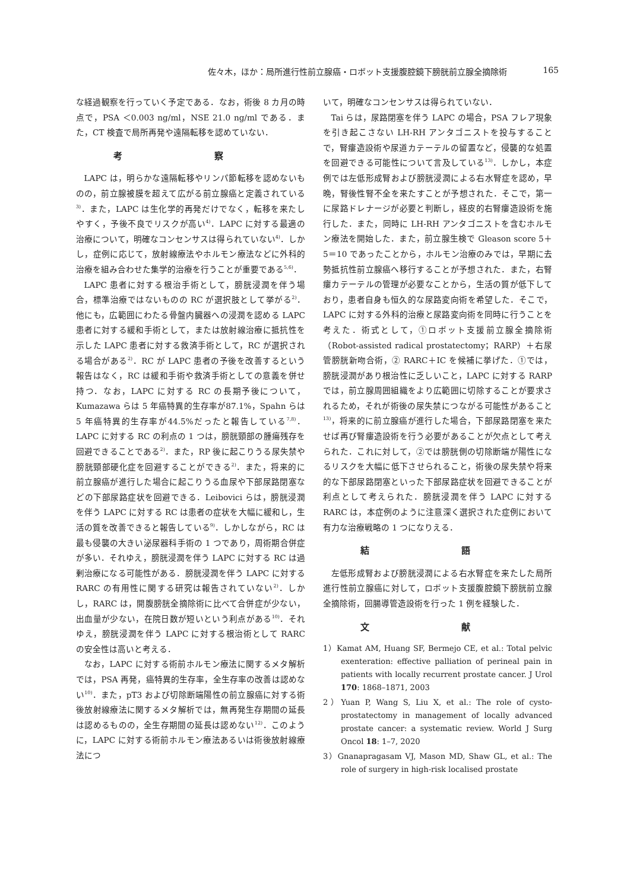佐々木，ほか：局所進行性前立腺癌・ロボット支援腹腔鏡下膀胱前立腺全摘除術 165
な経過観察を行っていく予定である．なお，術後 8 カ月の時点で，PSA ＜0.003 ng/ml，NSE 21.0 ng/ml である．また，CT 検査で局所再発や遠隔転移を認めていない．
考 察
LAPC は，明らかな遠隔転移やリンパ節転移を認めないものの，前立腺被膜を超えて広がる前立腺癌と定義されている<sup>3)</sup>．また，LAPC は生化学的再発だけでなく，転移を来たしやすく，予後不良でリスクが高い<sup>4)</sup>．LAPC に対する最適の治療について，明確なコンセンサスは得られていない<sup>4)</sup>．しかし，症例に応じて，放射線療法やホルモン療法などに外科的治療を組み合わせた集学的治療を行うことが重要である<sup>5,6)</sup>．
LAPC 患者に対する根治手術として，膀胱浸潤を伴う場合，標準治療ではないものの RC が選択肢として挙がる<sup>2)</sup>．他にも，広範囲にわたる骨盤内臓器への浸潤を認める LAPC 患者に対する緩和手術として，または放射線治療に抵抗性を示した LAPC 患者に対する救済手術として，RC が選択される場合がある<sup>2)</sup>．RC が LAPC 患者の予後を改善するという報告はなく，RC は緩和手術や救済手術としての意義を併せ持つ．なお，LAPC に対する RC の長期予後について，Kumazawa らは 5 年癌特異的生存率が87.1%，Spahn らは 5 年癌特異的生存率が44.5%だったと報告している<sup>7,8)</sup>．LAPC に対する RC の利点の 1 つは，膀胱頸部の腫瘍残存を回避できることである<sup>2)</sup>．また，RP 後に起こりうる尿失禁や膀胱頸部硬化症を回避することができる<sup>2)</sup>．また，将来的に前立腺癌が進行した場合に起こりうる血尿や下部尿路閉塞などの下部尿路症状を回避できる．Leibovici らは，膀胱浸潤を伴う LAPC に対する RC は患者の症状を大幅に緩和し，生活の質を改善できると報告している<sup>9)</sup>．しかしながら，RC は最も侵襲の大きい泌尿器科手術の 1 つであり，周術期合併症が多い．それゆえ，膀胱浸潤を伴う LAPC に対する RC は過剰治療になる可能性がある．膀胱浸潤を伴う LAPC に対する RARC の有用性に関する研究は報告されていない<sup>2)</sup>．しかし，RARC は，開腹膀胱全摘除術に比べて合併症が少ない，出血量が少ない，在院日数が短いという利点がある<sup>10)</sup>．それゆえ，膀胱浸潤を伴う LAPC に対する根治術として RARC の安全性は高いと考える．
なお，LAPC に対する術前ホルモン療法に関するメタ解析では，PSA 再発，癌特異的生存率，全生存率の改善は認めない<sup>10)</sup>．また，pT3 および切除断端陽性の前立腺癌に対する術後放射線療法に関するメタ解析では，無再発生存期間の延長は認めるものの，全生存期間の延長は認めない<sup>12)</sup>．このように，LAPC に対する術前ホルモン療法あるいは術後放射線療法につ
いて，明確なコンセンサスは得られていない．
Tai らは，尿路閉塞を伴う LAPC の場合，PSA フレア現象を引き起こさない LH-RH アンタゴニストを投与することで，腎瘻造設術や尿道カテーテルの留置など，侵襲的な処置を回避できる可能性について言及している<sup>13)</sup>．しかし，本症例では左低形成腎および膀胱浸潤による右水腎症を認め，早晩，腎後性腎不全を来たすことが予想された．そこで，第一に尿路ドレナージが必要と判断し，経皮的右腎瘻造設術を施行した．また，同時に LH-RH アンタゴニストを含むホルモン療法を開始した．また，前立腺生検で Gleason score 5＋5＝10 であったことから，ホルモン治療のみでは，早期に去勢抵抗性前立腺癌へ移行することが予想された．また，右腎瘻カテーテルの管理が必要なことから，生活の質が低下しており，患者自身も恒久的な尿路変向術を希望した．そこで，LAPC に対する外科的治療と尿路変向術を同時に行うことを考えた．術式として，①ロボット支援前立腺全摘除術（Robot-assisted radical prostatectomy；RARP）＋右尿管膀胱新吻合術，② RARC＋IC を候補に挙げた．①では，膀胱浸潤があり根治性に乏しいこと，LAPC に対する RARP では，前立腺周囲組織をより広範囲に切除することが要求されるため，それが術後の尿失禁につながる可能性があること<sup>13)</sup>，将来的に前立腺癌が進行した場合，下部尿路閉塞を来たせば再び腎瘻造設術を行う必要があることが欠点として考えられた．これに対して，②では膀胱側の切除断端が陽性になるリスクを大幅に低下させられること，術後の尿失禁や将来的な下部尿路閉塞といった下部尿路症状を回避できることが利点として考えられた．膀胱浸潤を伴う LAPC に対する RARC は，本症例のように注意深く選択された症例において有力な治療戦略の 1 つになりえる．
結 語
左低形成腎および膀胱浸潤による右水腎症を来たした局所進行性前立腺癌に対して，ロボット支援腹腔鏡下膀胱前立腺全摘除術，回腸導管造設術を行った 1 例を経験した．
文 献
1）Kamat AM, Huang SF, Bermejo CE, et al.: Total pelvic exenteration: effective palliation of perineal pain in patients with locally recurrent prostate cancer. J Urol 170: 1868–1871, 2003
2）Yuan P, Wang S, Liu X, et al.: The role of cysto-prostatectomy in management of locally advanced prostate cancer: a systematic review. World J Surg Oncol 18: 1–7, 2020
3）Gnanapragasam VJ, Mason MD, Shaw GL, et al.: The role of surgery in high-risk localised prostate